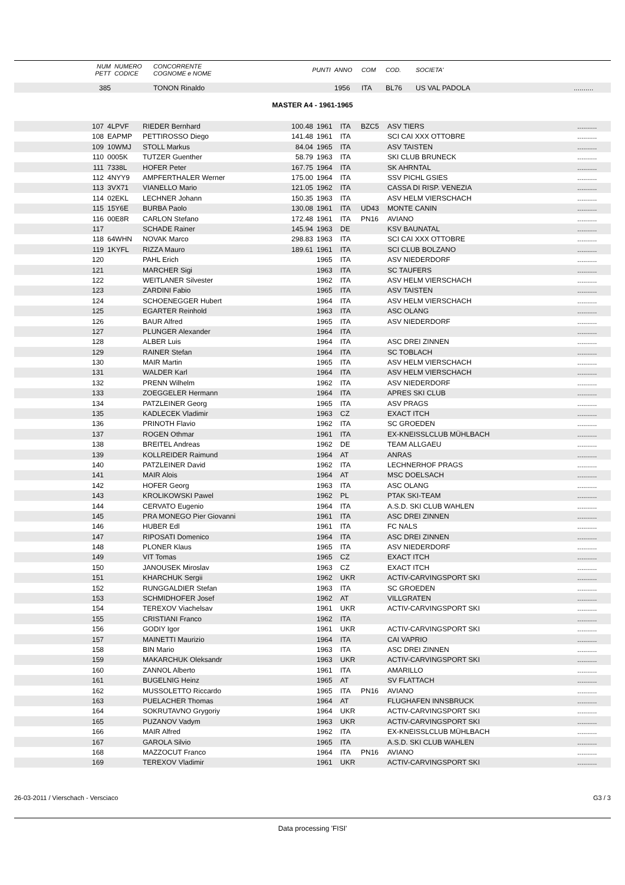| | NUM PETT | NUMERO CODICE | CONCORRENTE COGNOME e NOME | PUNTI | ANNO | COM | COD. | SOCIETA' | |
| --- | --- | --- | --- | --- | --- | --- | --- | --- | --- |
| | 385 | | TONON Rinaldo | | 1956 | ITA | BL76 | US VAL PADOLA | .......... |
MASTER A4 - 1961-1965
| | 107 | 4LPVF | RIEDER Bernhard | 100.48 | 1961 | ITA | BZC5 | ASV TIERS | .......... |
| | 108 | EAPMP | PETTIROSSO Diego | 141.48 | 1961 | ITA | | SCI CAI XXX OTTOBRE | .......... |
| | 109 | 10WMJ | STOLL Markus | 84.04 | 1965 | ITA | | ASV TAISTEN | .......... |
| | 110 | 0005K | TUTZER Guenther | 58.79 | 1963 | ITA | | SKI CLUB BRUNECK | .......... |
| | 111 | 7338L | HOFER Peter | 167.75 | 1964 | ITA | | SK AHRNTAL | .......... |
| | 112 | 4NYY9 | AMPFERTHALER Werner | 175.00 | 1964 | ITA | | SSV PICHL GSIES | .......... |
| | 113 | 3VX71 | VIANELLO Mario | 121.05 | 1962 | ITA | | CASSA DI RISP. VENEZIA | .......... |
| | 114 | 02EKL | LECHNER Johann | 150.35 | 1963 | ITA | | ASV HELM VIERSCHACH | .......... |
| | 115 | 15Y6E | BURBA Paolo | 130.08 | 1961 | ITA | UD43 | MONTE CANIN | .......... |
| | 116 | 00E8R | CARLON Stefano | 172.48 | 1961 | ITA | PN16 | AVIANO | .......... |
| | 117 | | SCHADE Rainer | 145.94 | 1963 | DE | | KSV BAUNATAL | .......... |
| | 118 | 64WHN | NOVAK Marco | 298.83 | 1963 | ITA | | SCI CAI XXX OTTOBRE | .......... |
| | 119 | 1KYFL | RIZZA Mauro | 189.61 | 1961 | ITA | | SCI CLUB BOLZANO | .......... |
| | 120 | | PAHL Erich | | 1965 | ITA | | ASV NIEDERDORF | .......... |
| | 121 | | MARCHER Sigi | | 1963 | ITA | | SC TAUFERS | .......... |
| | 122 | | WEITLANER Silvester | | 1962 | ITA | | ASV HELM VIERSCHACH | .......... |
| | 123 | | ZARDINI Fabio | | 1965 | ITA | | ASV TAISTEN | .......... |
| | 124 | | SCHOENEGGER Hubert | | 1964 | ITA | | ASV HELM VIERSCHACH | .......... |
| | 125 | | EGARTER Reinhold | | 1963 | ITA | | ASC OLANG | .......... |
| | 126 | | BAUR Alfred | | 1965 | ITA | | ASV NIEDERDORF | .......... |
| | 127 | | PLUNGER Alexander | | 1964 | ITA | | | .......... |
| | 128 | | ALBER Luis | | 1964 | ITA | | ASC DREI ZINNEN | .......... |
| | 129 | | RAINER Stefan | | 1964 | ITA | | SC TOBLACH | .......... |
| | 130 | | MAIR Martin | | 1965 | ITA | | ASV HELM VIERSCHACH | .......... |
| | 131 | | WALDER Karl | | 1964 | ITA | | ASV HELM VIERSCHACH | .......... |
| | 132 | | PRENN Wilhelm | | 1962 | ITA | | ASV NIEDERDORF | .......... |
| | 133 | | ZOEGGELER Hermann | | 1964 | ITA | | APRES SKI CLUB | .......... |
| | 134 | | PATZLEINER Georg | | 1965 | ITA | | ASV PRAGS | .......... |
| | 135 | | KADLECEK Vladimir | | 1963 | CZ | | EXACT ITCH | .......... |
| | 136 | | PRINOTH Flavio | | 1962 | ITA | | SC GROEDEN | .......... |
| | 137 | | ROGEN Othmar | | 1961 | ITA | | EX-KNEISSLCLUB MÜHLBACH | .......... |
| | 138 | | BREITEL Andreas | | 1962 | DE | | TEAM ALLGAEU | .......... |
| | 139 | | KOLLREIDER Raimund | | 1964 | AT | | ANRAS | .......... |
| | 140 | | PATZLEINER David | | 1962 | ITA | | LECHNERHOF PRAGS | .......... |
| | 141 | | MAIR Alois | | 1964 | AT | | MSC DOELSACH | .......... |
| | 142 | | HOFER Georg | | 1963 | ITA | | ASC OLANG | .......... |
| | 143 | | KROLIKOWSKI Pawel | | 1962 | PL | | PTAK SKI-TEAM | .......... |
| | 144 | | CERVATO Eugenio | | 1964 | ITA | | A.S.D. SKI CLUB WAHLEN | .......... |
| | 145 | | PRA MONEGO Pier Giovanni | | 1961 | ITA | | ASC DREI ZINNEN | .......... |
| | 146 | | HUBER Edl | | 1961 | ITA | | FC NALS | .......... |
| | 147 | | RIPOSATI Domenico | | 1964 | ITA | | ASC DREI ZINNEN | .......... |
| | 148 | | PLONER Klaus | | 1965 | ITA | | ASV NIEDERDORF | .......... |
| | 149 | | VIT Tomas | | 1965 | CZ | | EXACT ITCH | .......... |
| | 150 | | JANOUSEK Miroslav | | 1963 | CZ | | EXACT ITCH | .......... |
| | 151 | | KHARCHUK Sergii | | 1962 | UKR | | ACTIV-CARVINGSPORT SKI | .......... |
| | 152 | | RUNGGALDIER Stefan | | 1963 | ITA | | SC GROEDEN | .......... |
| | 153 | | SCHMIDHOFER Josef | | 1962 | AT | | VILLGRATEN | .......... |
| | 154 | | TEREXOV Viachelsav | | 1961 | UKR | | ACTIV-CARVINGSPORT SKI | .......... |
| | 155 | | CRISTIANI Franco | | 1962 | ITA | | | .......... |
| | 156 | | GODIY Igor | | 1961 | UKR | | ACTIV-CARVINGSPORT SKI | .......... |
| | 157 | | MAINETTI Maurizio | | 1964 | ITA | | CAI VAPRIO | .......... |
| | 158 | | BIN Mario | | 1963 | ITA | | ASC DREI ZINNEN | .......... |
| | 159 | | MAKARCHUK Oleksandr | | 1963 | UKR | | ACTIV-CARVINGSPORT SKI | .......... |
| | 160 | | ZANNOL Alberto | | 1961 | ITA | | AMARILLO | .......... |
| | 161 | | BUGELNIG Heinz | | 1965 | AT | | SV FLATTACH | .......... |
| | 162 | | MUSSOLETTO Riccardo | | 1965 | ITA | PN16 | AVIANO | .......... |
| | 163 | | PUELACHER Thomas | | 1964 | AT | | FLUGHAFEN INNSBRUCK | .......... |
| | 164 | | SOKRUTAVNO Grygoriy | | 1964 | UKR | | ACTIV-CARVINGSPORT SKI | .......... |
| | 165 | | PUZANOV Vadym | | 1963 | UKR | | ACTIV-CARVINGSPORT SKI | .......... |
| | 166 | | MAIR Alfred | | 1962 | ITA | | EX-KNEISSLCLUB MÜHLBACH | .......... |
| | 167 | | GAROLA Silvio | | 1965 | ITA | | A.S.D. SKI CLUB WAHLEN | .......... |
| | 168 | | MAZZOCUT Franco | | 1964 | ITA | PN16 | AVIANO | .......... |
| | 169 | | TEREXOV Vladimir | | 1961 | UKR | | ACTIV-CARVINGSPORT SKI | .......... |
26-03-2011 / Vierschach - Versciaco G3 / 3
Data processing 'FISI'